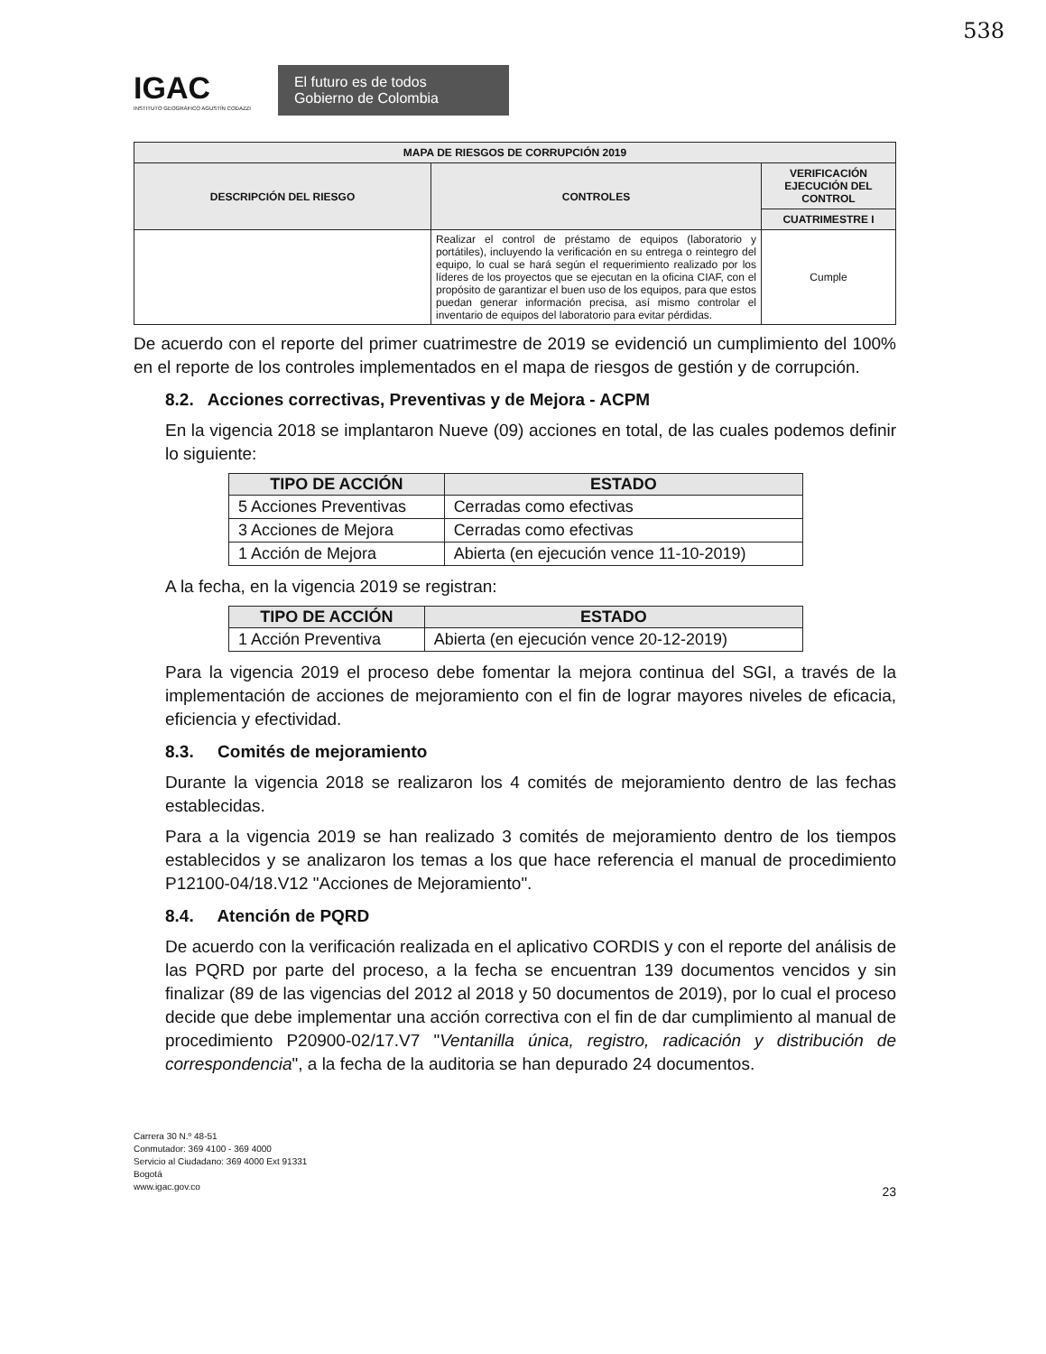538
IGAC
INSTITUTO GEOGRÁFICO AGUSTÍN CODAZZI
El futuro es de todos Gobierno de Colombia
| MAPA DE RIESGOS DE CORRUPCIÓN 2019 | | |
| --- | --- | --- |
| DESCRIPCIÓN DEL RIESGO | CONTROLES | VERIFICACIÓN EJECUCIÓN DEL CONTROL |
| | | CUATRIMESTRE I |
| | Realizar el control de préstamo de equipos (laboratorio y portátiles), incluyendo la verificación en su entrega o reintegro del equipo, lo cual se hará según el requerimiento realizado por los líderes de los proyectos que se ejecutan en la oficina CIAF, con el propósito de garantizar el buen uso de los equipos, para que estos puedan generar información precisa, así mismo controlar el inventario de equipos del laboratorio para evitar pérdidas. | Cumple |
De acuerdo con el reporte del primer cuatrimestre de 2019 se evidenció un cumplimiento del 100% en el reporte de los controles implementados en el mapa de riesgos de gestión y de corrupción.
8.2. Acciones correctivas, Preventivas y de Mejora - ACPM
En la vigencia 2018 se implantaron Nueve (09) acciones en total, de las cuales podemos definir lo siguiente:
| TIPO DE ACCIÓN | ESTADO |
| --- | --- |
| 5 Acciones Preventivas | Cerradas como efectivas |
| 3 Acciones de Mejora | Cerradas como efectivas |
| 1 Acción de Mejora | Abierta (en ejecución vence 11-10-2019) |
A la fecha, en la vigencia 2019 se registran:
| TIPO DE ACCIÓN | ESTADO |
| --- | --- |
| 1 Acción Preventiva | Abierta (en ejecución vence 20-12-2019) |
Para la vigencia 2019 el proceso debe fomentar la mejora continua del SGI, a través de la implementación de acciones de mejoramiento con el fin de lograr mayores niveles de eficacia, eficiencia y efectividad.
8.3. Comités de mejoramiento
Durante la vigencia 2018 se realizaron los 4 comités de mejoramiento dentro de las fechas establecidas.
Para a la vigencia 2019 se han realizado 3 comités de mejoramiento dentro de los tiempos establecidos y se analizaron los temas a los que hace referencia el manual de procedimiento P12100-04/18.V12 "Acciones de Mejoramiento".
8.4. Atención de PQRD
De acuerdo con la verificación realizada en el aplicativo CORDIS y con el reporte del análisis de las PQRD por parte del proceso, a la fecha se encuentran 139 documentos vencidos y sin finalizar (89 de las vigencias del 2012 al 2018 y 50 documentos de 2019), por lo cual el proceso decide que debe implementar una acción correctiva con el fin de dar cumplimiento al manual de procedimiento P20900-02/17.V7 "Ventanilla única, registro, radicación y distribución de correspondencia", a la fecha de la auditoria se han depurado 24 documentos.
Carrera 30 N.º 48-51
Conmutador: 369 4100 - 369 4000
Servicio al Ciudadano: 369 4000 Ext 91331
Bogotá
www.igac.gov.co
23